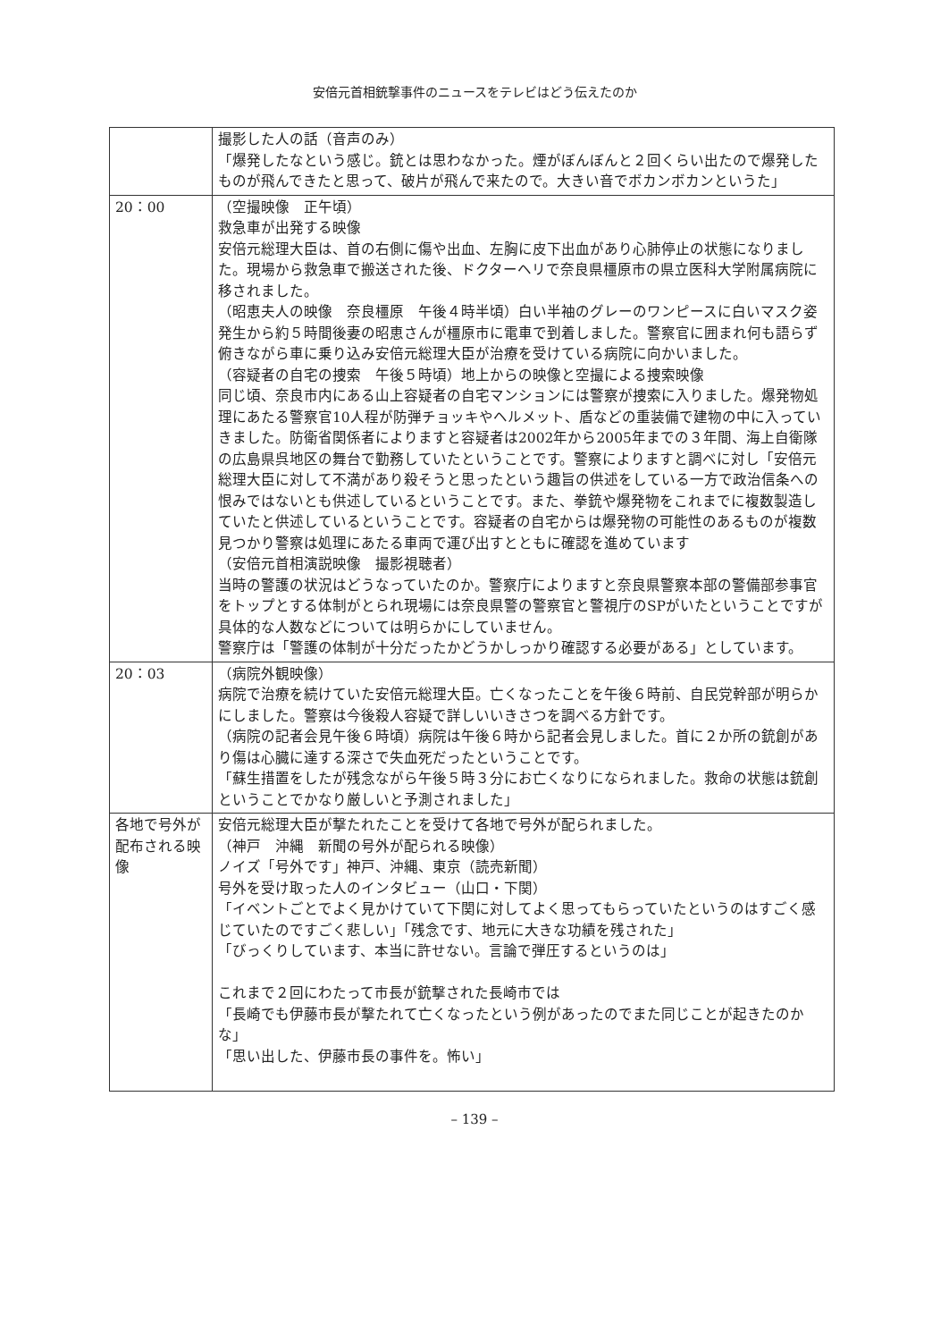安倍元首相銃撃事件のニュースをテレビはどう伝えたのか
| | 撮影した人の話（音声のみ） 「爆発したなという感じ。銃とは思わなかった。煙がぼんぼんと２回くらい出たので爆発したものが飛んできたと思って、破片が飛んで来たので。大きい音でボカンボカンというた」 |
| 20：00 | （空撮映像 正午頃） 救急車が出発する映像 安倍元総理大臣は、首の右側に傷や出血、左胸に皮下出血があり心肺停止の状態になりました。現場から救急車で搬送された後、ドクターヘリで奈良県橿原市の県立医科大学附属病院に移されました。 （昭恵夫人の映像 奈良橿原 午後４時半頃）白い半袖のグレーのワンピースに白いマスク姿 発生から約５時間後妻の昭恵さんが橿原市に電車で到着しました。警察官に囲まれ何も語らず俯きながら車に乗り込み安倍元総理大臣が治療を受けている病院に向かいました。 （容疑者の自宅の捜索 午後５時頃）地上からの映像と空撮による捜索映像 同じ頃、奈良市内にある山上容疑者の自宅マンションには警察が捜索に入りました。爆発物処理にあたる警察官10人程が防弾チョッキやヘルメット、盾などの重装備で建物の中に入っていきました。防衛省関係者によりますと容疑者は2002年から2005年までの３年間、海上自衛隊の広島県呉地区の舞台で勤務していたということです。警察によりますと調べに対し「安倍元総理大臣に対して不満があり殺そうと思ったという趣旨の供述をしている一方で政治信条への恨みではないとも供述しているということです。また、拳銃や爆発物をこれまでに複数製造していたと供述しているということです。容疑者の自宅からは爆発物の可能性のあるものが複数見つかり警察は処理にあたる車両で運び出すとともに確認を進めています （安倍元首相演説映像 撮影視聴者） 当時の警護の状況はどうなっていたのか。警察庁によりますと奈良県警察本部の警備部参事官をトップとする体制がとられ現場には奈良県警の警察官と警視庁のSPがいたということですが具体的な人数などについては明らかにしていません。 警察庁は「警護の体制が十分だったかどうかしっかり確認する必要がある」としています。 |
| 20：03 | （病院外観映像） 病院で治療を続けていた安倍元総理大臣。亡くなったことを午後６時前、自民党幹部が明らかにしました。警察は今後殺人容疑で詳しいいきさつを調べる方針です。 （病院の記者会見午後６時頃）病院は午後６時から記者会見しました。首に２か所の銃創があり傷は心臓に達する深さで失血死だったということです。 「蘇生措置をしたが残念ながら午後５時３分にお亡くなりになられました。救命の状態は銃創ということでかなり厳しいと予測されました」 |
| 各地で号外が配布される映像 | 安倍元総理大臣が撃たれたことを受けて各地で号外が配られました。 （神戸 沖縄 新聞の号外が配られる映像） ノイズ「号外です」神戸、沖縄、東京（読売新聞） 号外を受け取った人のインタビュー（山口・下関） 「イベントごとでよく見かけていて下関に対してよく思ってもらっていたというのはすごく感じていたのですごく悲しい」「残念です、地元に大きな功績を残された」 「びっくりしています、本当に許せない。言論で弾圧するというのは」 これまで２回にわたって市長が銃撃された長崎市では 「長崎でも伊藤市長が撃たれて亡くなったという例があったのでまた同じことが起きたのかな」 「思い出した、伊藤市長の事件を。怖い」 |
– 139 –